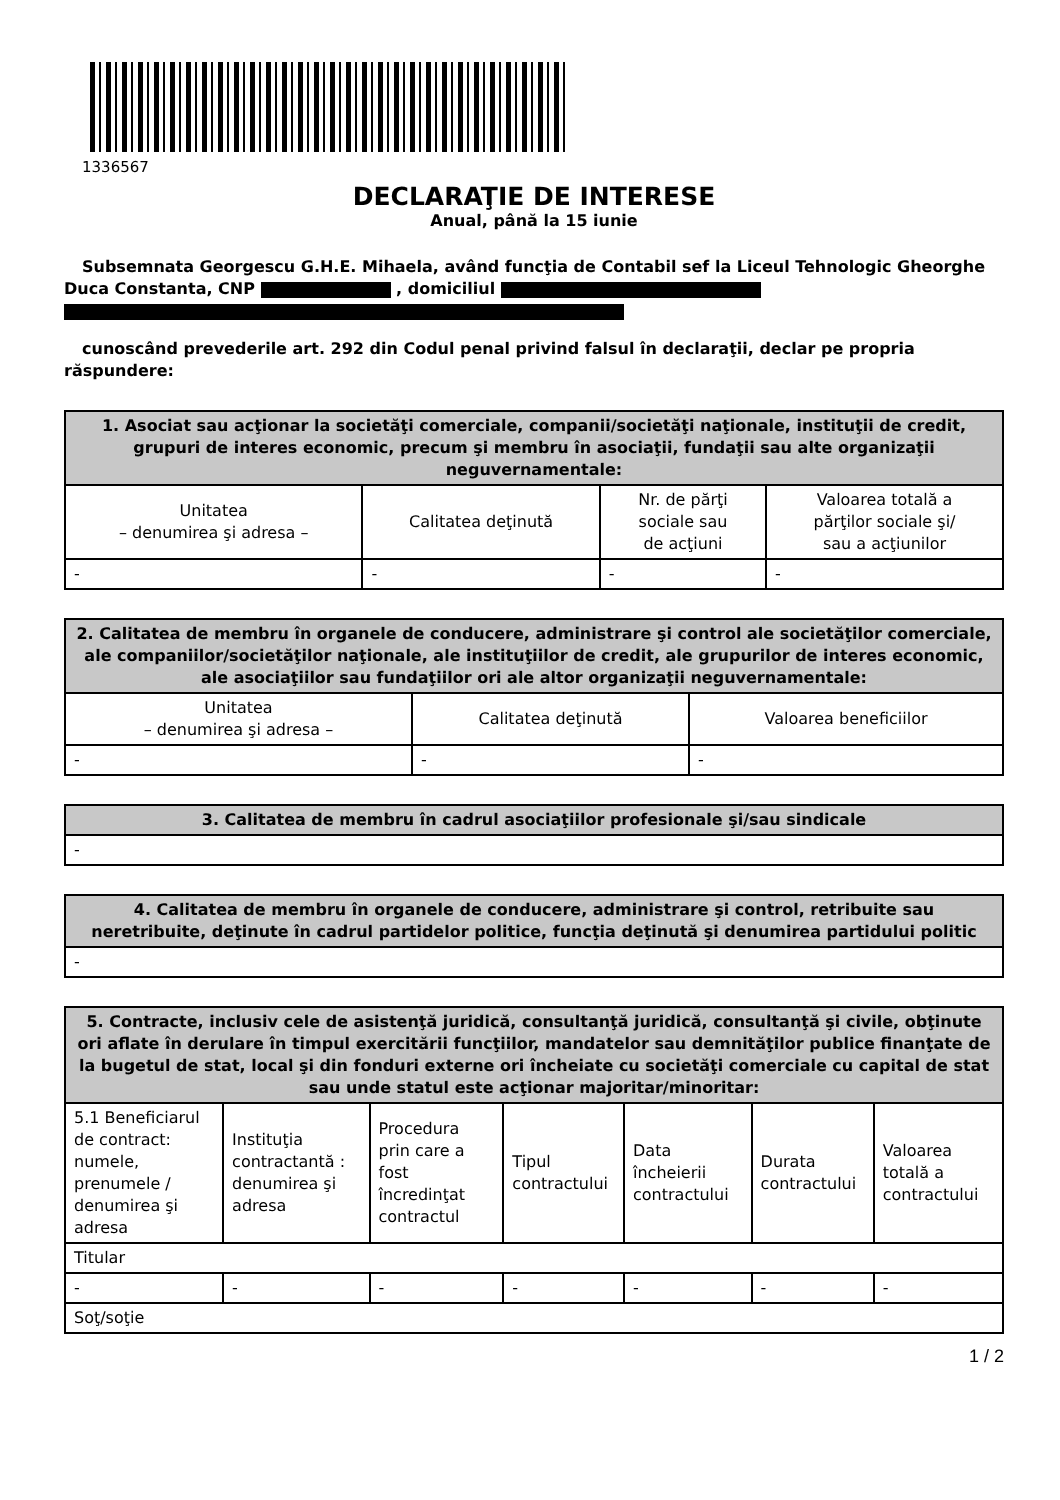1336567
DECLARAŢIE DE INTERESE
Anual, până la 15 iunie
Subsemnata Georgescu G.H.E. Mihaela, având funcţia de Contabil sef la Liceul Tehnologic Gheorghe Duca Constanta, CNP , domiciliul
cunoscând prevederile art. 292 din Codul penal privind falsul în declaraţii, declar pe propria răspundere:
| 1. Asociat sau acţionar la societăţi comerciale, companii/societăţi naţionale, instituţii de credit, grupuri de interes economic, precum şi membru în asociaţii, fundaţii sau alte organizaţii neguvernamentale: | | | |
| --- | --- | --- | --- |
| Unitatea – denumirea şi adresa – | Calitatea deţinută | Nr. de părţi sociale sau de acţiuni | Valoarea totală a părţilor sociale şi/ sau a acţiunilor |
| - | - | - | - |
| 2. Calitatea de membru în organele de conducere, administrare şi control ale societăţilor comerciale, ale companiilor/societăţilor naţionale, ale instituţiilor de credit, ale grupurilor de interes economic, ale asociaţiilor sau fundaţiilor ori ale altor organizaţii neguvernamentale: | | |
| --- | --- | --- |
| Unitatea – denumirea şi adresa – | Calitatea deţinută | Valoarea beneficiilor |
| - | - | - |
| 3. Calitatea de membru în cadrul asociaţiilor profesionale şi/sau sindicale |
| --- |
| - |
| 4. Calitatea de membru în organele de conducere, administrare şi control, retribuite sau neretribuite, deţinute în cadrul partidelor politice, funcţia deţinută şi denumirea partidului politic |
| --- |
| - |
| 5. Contracte, inclusiv cele de asistenţă juridică, consultanţă juridică, consultanţă şi civile, obţinute ori aflate în derulare în timpul exercitării funcţiilor, mandatelor sau demnităţilor publice finanţate de la bugetul de stat, local şi din fonduri externe ori încheiate cu societăţi comerciale cu capital de stat sau unde statul este acţionar majoritar/minoritar: | | | | | | |
| --- | --- | --- | --- | --- | --- | --- |
| 5.1 Beneficiarul de contract: numele, prenumele / denumirea şi adresa | Instituţia contractantă : denumirea şi adresa | Procedura prin care a fost încredinţat contractul | Tipul contractului | Data încheierii contractului | Durata contractului | Valoarea totală a contractului |
| Titular | | | | | | |
| - | - | - | - | - | - | - |
| Soţ/soţie | | | | | | |
1 / 2